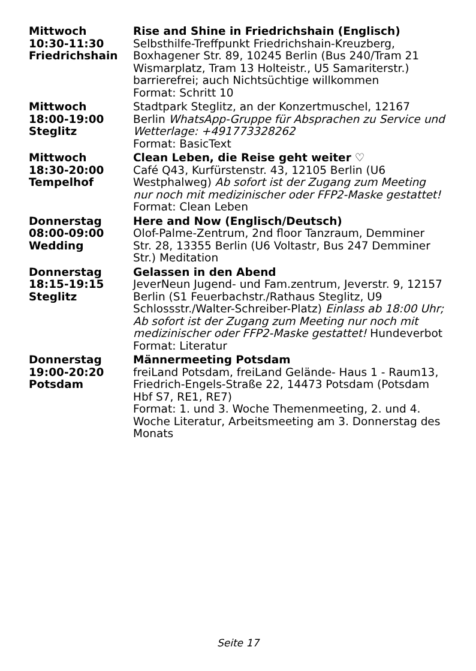| Mittwoch 10:30-11:30 Friedrichshain | Rise and Shine in Friedrichshain (Englisch) Selbsthilfe-Treffpunkt Friedrichshain-Kreuzberg, Boxhagener Str. 89, 10245 Berlin (Bus 240/Tram 21 Wismarplatz, Tram 13 Holteistr., U5 Samariterstr.) barrierefrei; auch Nichtsüchtige willkommen Format: Schritt 10 |
| Mittwoch 18:00-19:00 Steglitz | Stadtpark Steglitz, an der Konzertmuschel, 12167 Berlin WhatsApp-Gruppe für Absprachen zu Service und Wetterlage: +491773328262 Format: BasicText |
| Mittwoch 18:30-20:00 Tempelhof | Clean Leben, die Reise geht weiter ♡ Café Q43, Kurfürstenstr. 43, 12105 Berlin (U6 Westphalweg) Ab sofort ist der Zugang zum Meeting nur noch mit medizinischer oder FFP2-Maske gestattet! Format: Clean Leben |
| Donnerstag 08:00-09:00 Wedding | Here and Now (Englisch/Deutsch) Olof-Palme-Zentrum, 2nd floor Tanzraum, Demminer Str. 28, 13355 Berlin (U6 Voltastr, Bus 247 Demminer Str.) Meditation |
| Donnerstag 18:15-19:15 Steglitz | Gelassen in den Abend JeverNeun Jugend- und Fam.zentrum, Jeverstr. 9, 12157 Berlin (S1 Feuerbachstr./Rathaus Steglitz, U9 Schlossstr./Walter-Schreiber-Platz) Einlass ab 18:00 Uhr; Ab sofort ist der Zugang zum Meeting nur noch mit medizinischer oder FFP2-Maske gestattet! Hundeverbot Format: Literatur |
| Donnerstag 19:00-20:20 Potsdam | Männermeeting Potsdam freiLand Potsdam, freiLand Gelände- Haus 1 - Raum13, Friedrich-Engels-Straße 22, 14473 Potsdam (Potsdam Hbf S7, RE1, RE7) Format: 1. und 3. Woche Themenmeeting, 2. und 4. Woche Literatur, Arbeitsmeeting am 3. Donnerstag des Monats |
Seite 17